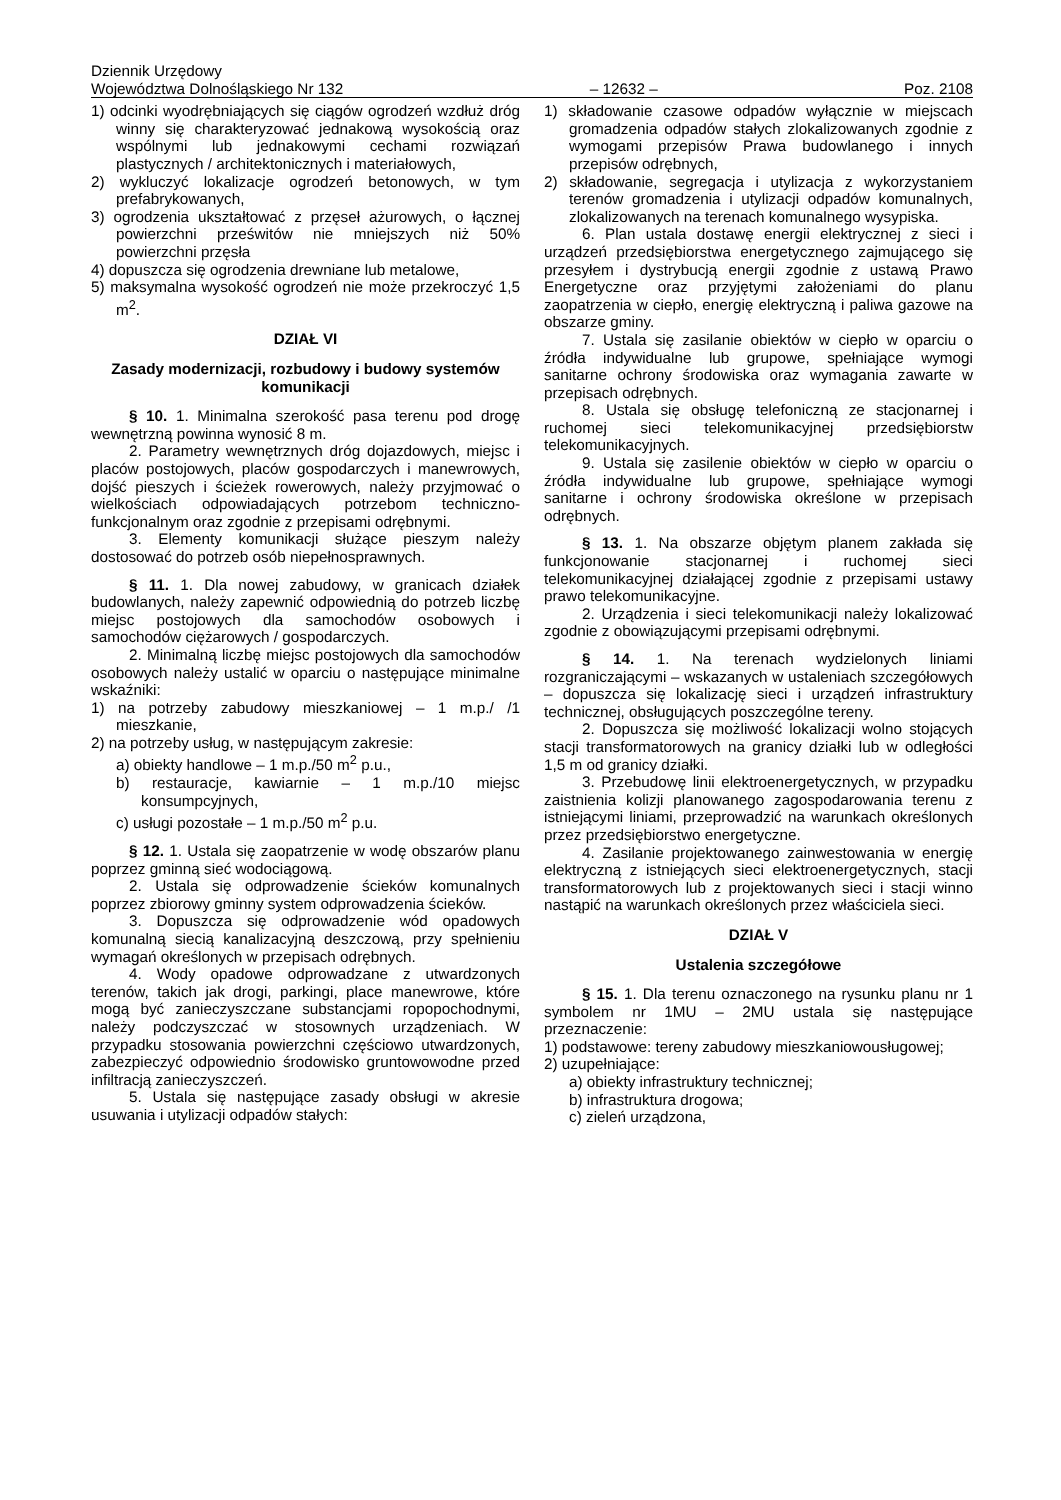Dziennik Urzędowy
Województwa Dolnośląskiego Nr 132
– 12632 –
Poz. 2108
1) odcinki wyodrębniających się ciągów ogrodzeń wzdłuż dróg winny się charakteryzować jednakową wysokością oraz wspólnymi lub jednakowymi cechami rozwiązań plastycznych / architektonicznych i materiałowych,
2) wykluczyć lokalizacje ogrodzeń betonowych, w tym prefabrykowanych,
3) ogrodzenia ukształtować z przęseł ażurowych, o łącznej powierzchni prześwitów nie mniejszych niż 50% powierzchni przęsła
4) dopuszcza się ogrodzenia drewniane lub metalowe,
5) maksymalna wysokość ogrodzeń nie może przekroczyć 1,5 m<sup>2</sup>.
DZIAŁ VI
Zasady modernizacji, rozbudowy i budowy systemów komunikacji
§ 10. 1. Minimalna szerokość pasa terenu pod drogę wewnętrzną powinna wynosić 8 m.
2. Parametry wewnętrznych dróg dojazdowych, miejsc i placów postojowych, placów gospodarczych i manewrowych, dojść pieszych i ścieżek rowerowych, należy przyjmować o wielkościach odpowiadających potrzebom techniczno-funkcjonalnym oraz zgodnie z przepisami odrębnymi.
3. Elementy komunikacji służące pieszym należy dostosować do potrzeb osób niepełnosprawnych.
§ 11. 1. Dla nowej zabudowy, w granicach działek budowlanych, należy zapewnić odpowiednią do potrzeb liczbę miejsc postojowych dla samochodów osobowych i samochodów ciężarowych / gospodarczych.
2. Minimalną liczbę miejsc postojowych dla samochodów osobowych należy ustalić w oparciu o następujące minimalne wskaźniki:
1) na potrzeby zabudowy mieszkaniowej – 1 m.p./ /1 mieszkanie,
2) na potrzeby usług, w następującym zakresie:
a) obiekty handlowe – 1 m.p./50 m<sup>2</sup> p.u.,
b) restauracje, kawiarnie – 1 m.p./10 miejsc konsumpcyjnych,
c) usługi pozostałe – 1 m.p./50 m<sup>2</sup> p.u.
§ 12. 1. Ustala się zaopatrzenie w wodę obszarów planu poprzez gminną sieć wodociągową.
2. Ustala się odprowadzenie ścieków komunalnych poprzez zbiorowy gminny system odprowadzenia ścieków.
3. Dopuszcza się odprowadzenie wód opadowych komunalną siecią kanalizacyjną deszczową, przy spełnieniu wymagań określonych w przepisach odrębnych.
4. Wody opadowe odprowadzane z utwardzonych terenów, takich jak drogi, parkingi, place manewrowe, które mogą być zanieczyszczane substancjami ropopochodnymi, należy podczyszczać w stosownych urządzeniach. W przypadku stosowania powierzchni częściowo utwardzonych, zabezpieczyć odpowiednio środowisko gruntowowodne przed infiltracją zanieczyszczeń.
5. Ustala się następujące zasady obsługi w akresie usuwania i utylizacji odpadów stałych:
1) składowanie czasowe odpadów wyłącznie w miejscach gromadzenia odpadów stałych zlokalizowanych zgodnie z wymogami przepisów Prawa budowlanego i innych przepisów odrębnych,
2) składowanie, segregacja i utylizacja z wykorzystaniem terenów gromadzenia i utylizacji odpadów komunalnych, zlokalizowanych na terenach komunalnego wysypiska.
6. Plan ustala dostawę energii elektrycznej z sieci i urządzeń przedsiębiorstwa energetycznego zajmującego się przesyłem i dystrybucją energii zgodnie z ustawą Prawo Energetyczne oraz przyjętymi założeniami do planu zaopatrzenia w ciepło, energię elektryczną i paliwa gazowe na obszarze gminy.
7. Ustala się zasilanie obiektów w ciepło w oparciu o źródła indywidualne lub grupowe, spełniające wymogi sanitarne ochrony środowiska oraz wymagania zawarte w przepisach odrębnych.
8. Ustala się obsługę telefoniczną ze stacjonarnej i ruchomej sieci telekomunikacyjnej przedsiębiorstw telekomunikacyjnych.
9. Ustala się zasilenie obiektów w ciepło w oparciu o źródła indywidualne lub grupowe, spełniające wymogi sanitarne i ochrony środowiska określone w przepisach odrębnych.
§ 13. 1. Na obszarze objętym planem zakłada się funkcjonowanie stacjonarnej i ruchomej sieci telekomunikacyjnej działającej zgodnie z przepisami ustawy prawo telekomunikacyjne.
2. Urządzenia i sieci telekomunikacji należy lokalizować zgodnie z obowiązującymi przepisami odrębnymi.
§ 14. 1. Na terenach wydzielonych liniami rozgraniczającymi – wskazanych w ustaleniach szczegółowych – dopuszcza się lokalizację sieci i urządzeń infrastruktury technicznej, obsługujących poszczególne tereny.
2. Dopuszcza się możliwość lokalizacji wolno stojących stacji transformatorowych na granicy działki lub w odległości 1,5 m od granicy działki.
3. Przebudowę linii elektroenergetycznych, w przypadku zaistnienia kolizji planowanego zagospodarowania terenu z istniejącymi liniami, przeprowadzić na warunkach określonych przez przedsiębiorstwo energetyczne.
4. Zasilanie projektowanego zainwestowania w energię elektryczną z istniejących sieci elektroenergetycznych, stacji transformatorowych lub z projektowanych sieci i stacji winno nastąpić na warunkach określonych przez właściciela sieci.
DZIAŁ V
Ustalenia szczegółowe
§ 15. 1. Dla terenu oznaczonego na rysunku planu nr 1 symbolem nr 1MU – 2MU ustala się następujące przeznaczenie:
1) podstawowe: tereny zabudowy mieszkaniowousługowej;
2) uzupełniające:
a) obiekty infrastruktury technicznej;
b) infrastruktura drogowa;
c) zieleń urządzona,